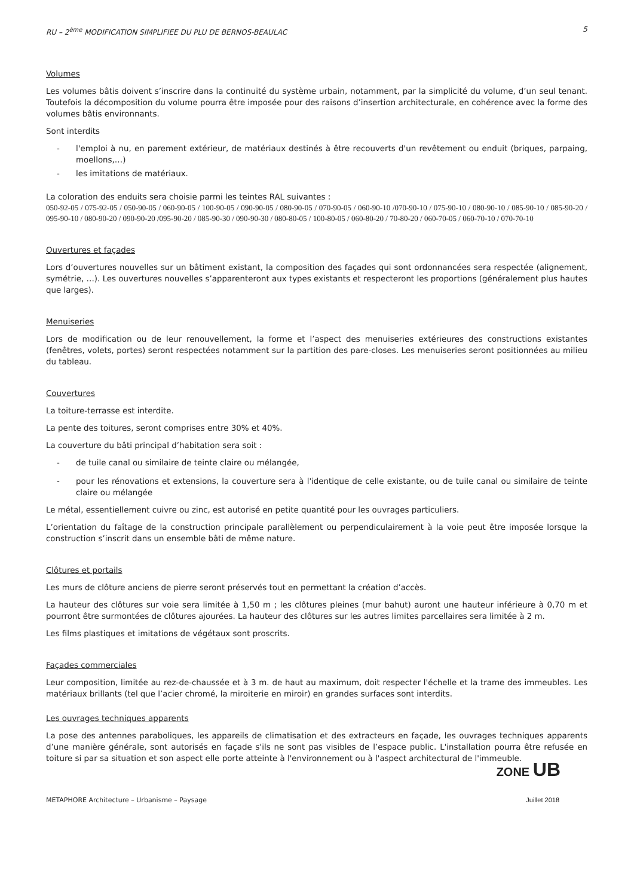RU – 2<sup>ème</sup> MODIFICATION SIMPLIFIEE DU PLU DE BERNOS-BEAULAC 5
Volumes
Les volumes bâtis doivent s’inscrire dans la continuité du système urbain, notamment, par la simplicité du volume, d’un seul tenant. Toutefois la décomposition du volume pourra être imposée pour des raisons d’insertion architecturale, en cohérence avec la forme des volumes bâtis environnants.
Sont interdits
- l'emploi à nu, en parement extérieur, de matériaux destinés à être recouverts d'un revêtement ou enduit (briques, parpaing, moellons,…)
- les imitations de matériaux.
La coloration des enduits sera choisie parmi les teintes RAL suivantes :
050-92-05 / 075-92-05 / 050-90-05 / 060-90-05 / 100-90-05 / 090-90-05 / 080-90-05 / 070-90-05 / 060-90-10 /070-90-10 / 075-90-10 / 080-90-10 / 085-90-10 / 085-90-20 / 095-90-10 / 080-90-20 / 090-90-20 /095-90-20 / 085-90-30 / 090-90-30 / 080-80-05 / 100-80-05 / 060-80-20 / 70-80-20 / 060-70-05 / 060-70-10 / 070-70-10
Ouvertures et façades
Lors d’ouvertures nouvelles sur un bâtiment existant, la composition des façades qui sont ordonnancées sera respectée (alignement, symétrie, …). Les ouvertures nouvelles s’apparenteront aux types existants et respecteront les proportions (généralement plus hautes que larges).
Menuiseries
Lors de modification ou de leur renouvellement, la forme et l’aspect des menuiseries extérieures des constructions existantes (fenêtres, volets, portes) seront respectées notamment sur la partition des pare-closes. Les menuiseries seront positionnées au milieu du tableau.
Couvertures
La toiture-terrasse est interdite.
La pente des toitures, seront comprises entre 30% et 40%.
La couverture du bâti principal d’habitation sera soit :
- de tuile canal ou similaire de teinte claire ou mélangée,
- pour les rénovations et extensions, la couverture sera à l'identique de celle existante, ou de tuile canal ou similaire de teinte claire ou mélangée
Le métal, essentiellement cuivre ou zinc, est autorisé en petite quantité pour les ouvrages particuliers.
L’orientation du faîtage de la construction principale parallèlement ou perpendiculairement à la voie peut être imposée lorsque la construction s’inscrit dans un ensemble bâti de même nature.
Clôtures et portails
Les murs de clôture anciens de pierre seront préservés tout en permettant la création d’accès.
La hauteur des clôtures sur voie sera limitée à 1,50 m ; les clôtures pleines (mur bahut) auront une hauteur inférieure à 0,70 m et pourront être surmontées de clôtures ajourées. La hauteur des clôtures sur les autres limites parcellaires sera limitée à 2 m.
Les films plastiques et imitations de végétaux sont proscrits.
Façades commerciales
Leur composition, limitée au rez-de-chaussée et à 3 m. de haut au maximum, doit respecter l'échelle et la trame des immeubles. Les matériaux brillants (tel que l’acier chromé, la miroiterie en miroir) en grandes surfaces sont interdits.
Les ouvrages techniques apparents
La pose des antennes paraboliques, les appareils de climatisation et des extracteurs en façade, les ouvrages techniques apparents d’une manière générale, sont autorisés en façade s'ils ne sont pas visibles de l’espace public. L'installation pourra être refusée en toiture si par sa situation et son aspect elle porte atteinte à l'environnement ou à l'aspect architectural de l'immeuble.
ZONE UB
METAPHORE Architecture – Urbanisme – Paysage Juillet 2018